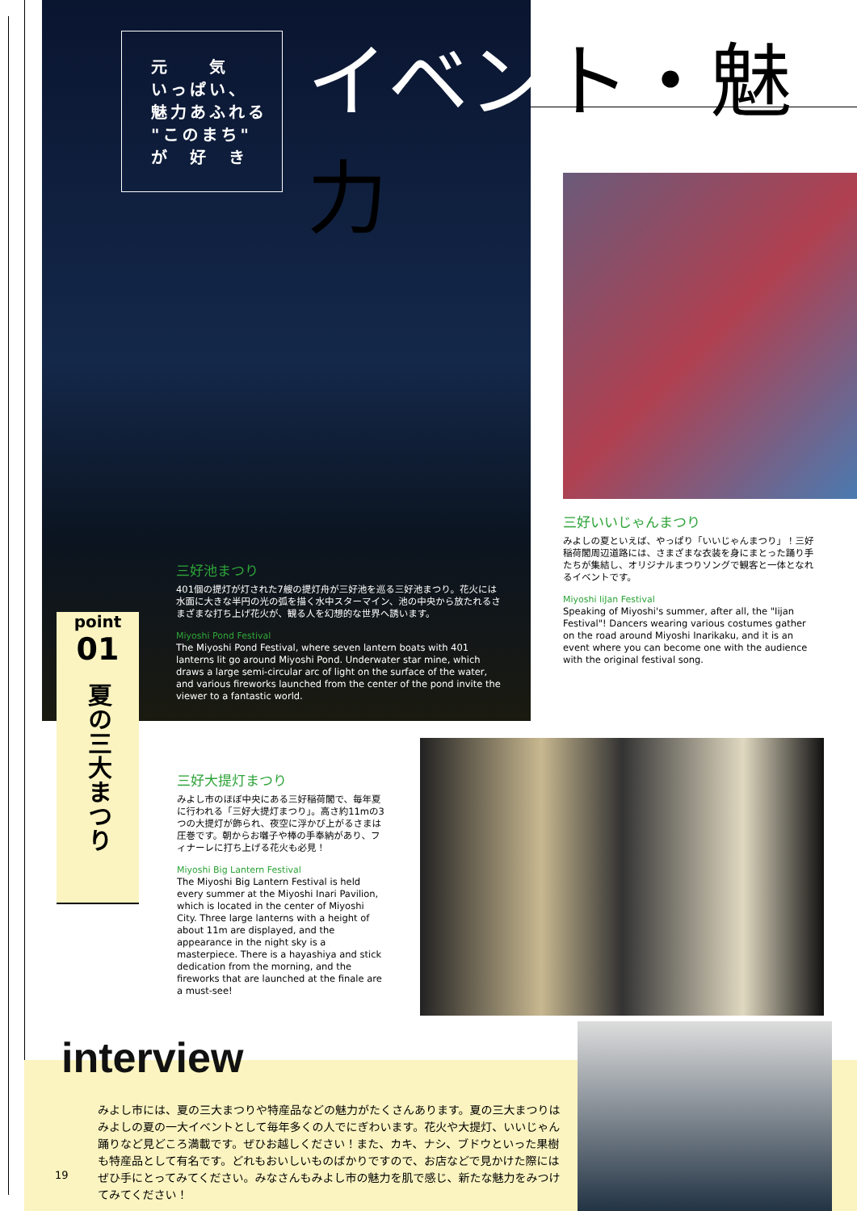元　　気
いっぱい、
魅力あふれる
"このまち"
が　好　き
イベント・魅力
三好池まつり
401個の提灯が灯された7艘の提灯舟が三好池を巡る三好池まつり。花火には水面に大きな半円の光の弧を描く水中スターマイン、池の中央から放たれるさまざまな打ち上げ花火が、観る人を幻想的な世界へ誘います。
Miyoshi Pond Festival
The Miyoshi Pond Festival, where seven lantern boats with 401 lanterns lit go around Miyoshi Pond. Underwater star mine, which draws a large semi-circular arc of light on the surface of the water, and various fireworks launched from the center of the pond invite the viewer to a fantastic world.
三好いいじゃんまつり
みよしの夏といえば、やっぱり「いいじゃんまつり」！三好稲荷閣周辺道路には、さまざまな衣装を身にまとった踊り手たちが集結し、オリジナルまつりソングで観客と一体となれるイベントです。
Miyoshi IiJan Festival
Speaking of Miyoshi's summer, after all, the "Iijan Festival"! Dancers wearing various costumes gather on the road around Miyoshi Inarikaku, and it is an event where you can become one with the audience with the original festival song.
point
01
夏の三大まつり
三好大提灯まつり
みよし市のほぼ中央にある三好稲荷閣で、毎年夏に行われる「三好大提灯まつり」。高さ約11mの3つの大提灯が飾られ、夜空に浮かび上がるさまは圧巻です。朝からお囃子や棒の手奉納があり、フィナーレに打ち上げる花火も必見！
Miyoshi Big Lantern Festival
The Miyoshi Big Lantern Festival is held every summer at the Miyoshi Inari Pavilion, which is located in the center of Miyoshi City. Three large lanterns with a height of about 11m are displayed, and the appearance in the night sky is a masterpiece. There is a hayashiya and stick dedication from the morning, and the fireworks that are launched at the finale are a must-see!
interview
みよし市には、夏の三大まつりや特産品などの魅力がたくさんあります。夏の三大まつりはみよしの夏の一大イベントとして毎年多くの人でにぎわいます。花火や大提灯、いいじゃん踊りなど見どころ満載です。ぜひお越しください！また、カキ、ナシ、ブドウといった果樹も特産品として有名です。どれもおいしいものばかりですので、お店などで見かけた際にはぜひ手にとってみてください。みなさんもみよし市の魅力を肌で感じ、新たな魅力をみつけてみてください！
19